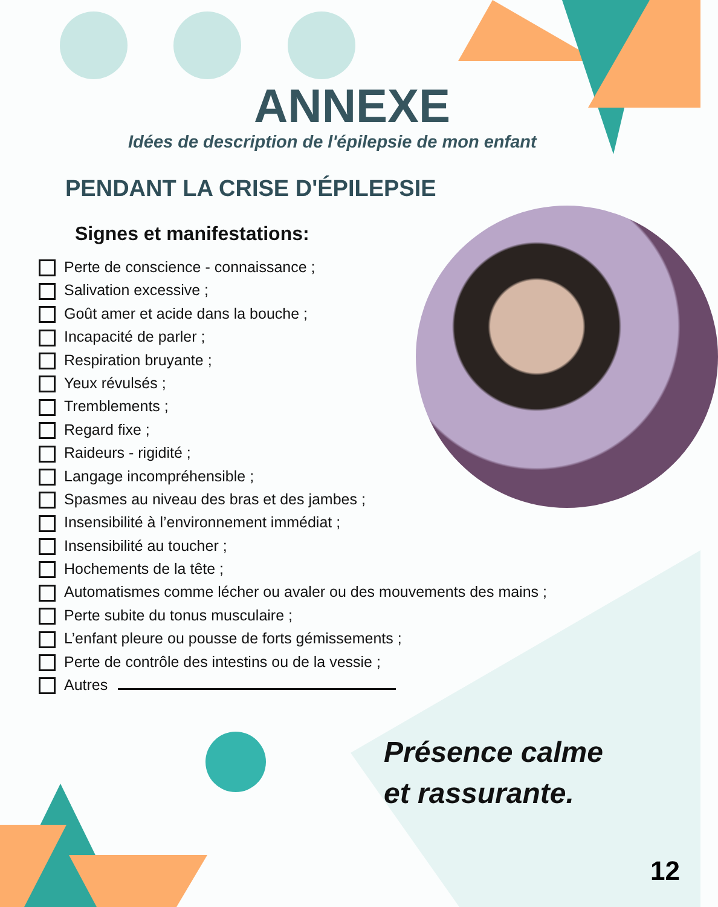ANNEXE
Idées de description de l'épilepsie de mon enfant
PENDANT LA CRISE D'ÉPILEPSIE
Signes et manifestations:
Perte de conscience - connaissance ;
Salivation excessive ;
Goût amer et acide dans la bouche ;
Incapacité de parler ;
Respiration bruyante ;
Yeux révulsés ;
Tremblements ;
Regard fixe ;
Raideurs - rigidité ;
Langage incompréhensible ;
Spasmes au niveau des bras et des jambes ;
Insensibilité à l’environnement immédiat ;
Insensibilité au toucher ;
Hochements de la tête ;
Automatismes comme lécher ou avaler ou des mouvements des mains ;
Perte subite du tonus musculaire ;
L’enfant pleure ou pousse de forts gémissements ;
Perte de contrôle des intestins ou de la vessie ;
Autres
Présence calme
et rassurante.
12